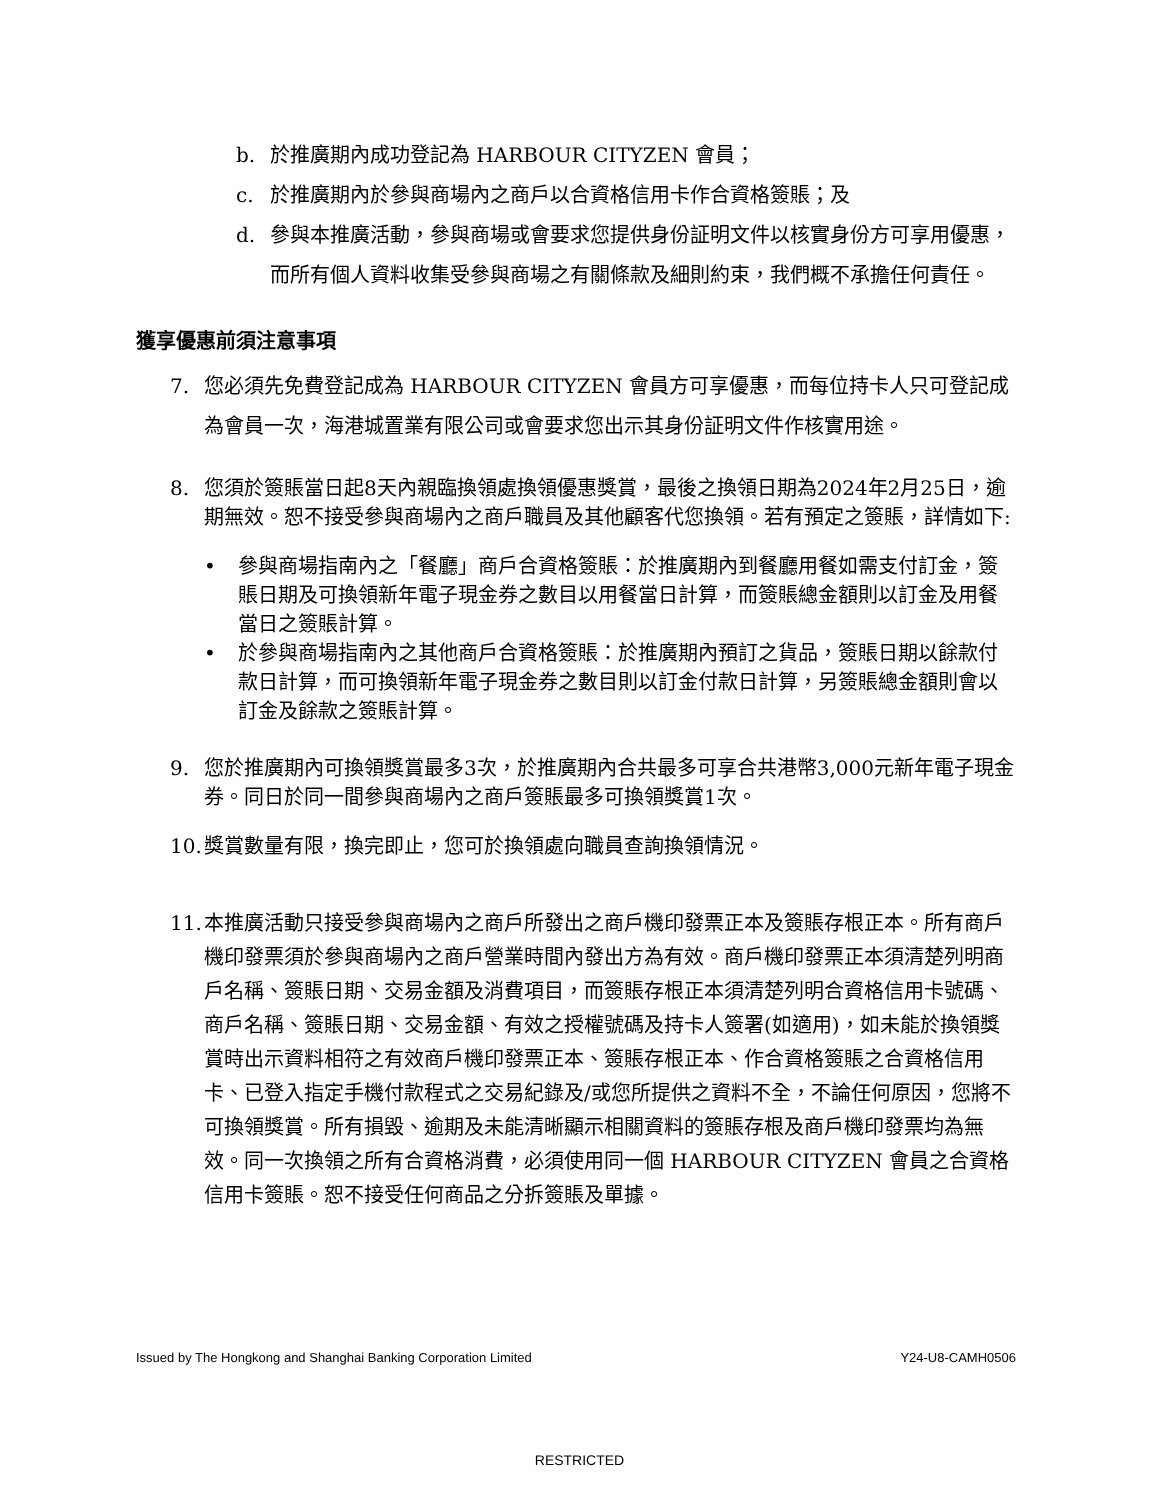b. 於推廣期內成功登記為 HARBOUR CITYZEN 會員；
c. 於推廣期內於參與商場內之商戶以合資格信用卡作合資格簽賬；及
d. 參與本推廣活動，參與商場或會要求您提供身份証明文件以核實身份方可享用優惠，而所有個人資料收集受參與商場之有關條款及細則約束，我們概不承擔任何責任。
獲享優惠前須注意事項
7. 您必須先免費登記成為 HARBOUR CITYZEN 會員方可享優惠，而每位持卡人只可登記成為會員一次，海港城置業有限公司或會要求您出示其身份証明文件作核實用途。
8. 您須於簽賬當日起8天內親臨換領處換領優惠獎賞，最後之換領日期為2024年2月25日，逾期無效。恕不接受參與商場內之商戶職員及其他顧客代您換領。若有預定之簽賬，詳情如下:
• 參與商場指南內之「餐廳」商戶合資格簽賬：於推廣期內到餐廳用餐如需支付訂金，簽賬日期及可換領新年電子現金券之數目以用餐當日計算，而簽賬總金額則以訂金及用餐當日之簽賬計算。
• 於參與商場指南內之其他商戶合資格簽賬：於推廣期內預訂之貨品，簽賬日期以餘款付款日計算，而可換領新年電子現金券之數目則以訂金付款日計算，另簽賬總金額則會以訂金及餘款之簽賬計算。
9. 您於推廣期內可換領獎賞最多3次，於推廣期內合共最多可享合共港幣3,000元新年電子現金券。同日於同一間參與商場內之商戶簽賬最多可換領獎賞1次。
10. 獎賞數量有限，換完即止，您可於換領處向職員查詢換領情況。
11. 本推廣活動只接受參與商場內之商戶所發出之商戶機印發票正本及簽賬存根正本。所有商戶機印發票須於參與商場內之商戶營業時間內發出方為有效。商戶機印發票正本須清楚列明商戶名稱、簽賬日期、交易金額及消費項目，而簽賬存根正本須清楚列明合資格信用卡號碼、商戶名稱、簽賬日期、交易金額、有效之授權號碼及持卡人簽署(如適用)，如未能於換領獎賞時出示資料相符之有效商戶機印發票正本、簽賬存根正本、作合資格簽賬之合資格信用卡、已登入指定手機付款程式之交易紀錄及/或您所提供之資料不全，不論任何原因，您將不可換領獎賞。所有損毀、逾期及未能清晰顯示相關資料的簽賬存根及商戶機印發票均為無效。同一次換領之所有合資格消費，必須使用同一個 HARBOUR CITYZEN 會員之合資格信用卡簽賬。恕不接受任何商品之分拆簽賬及單據。
Issued by The Hongkong and Shanghai Banking Corporation Limited Y24-U8-CAMH0506
RESTRICTED